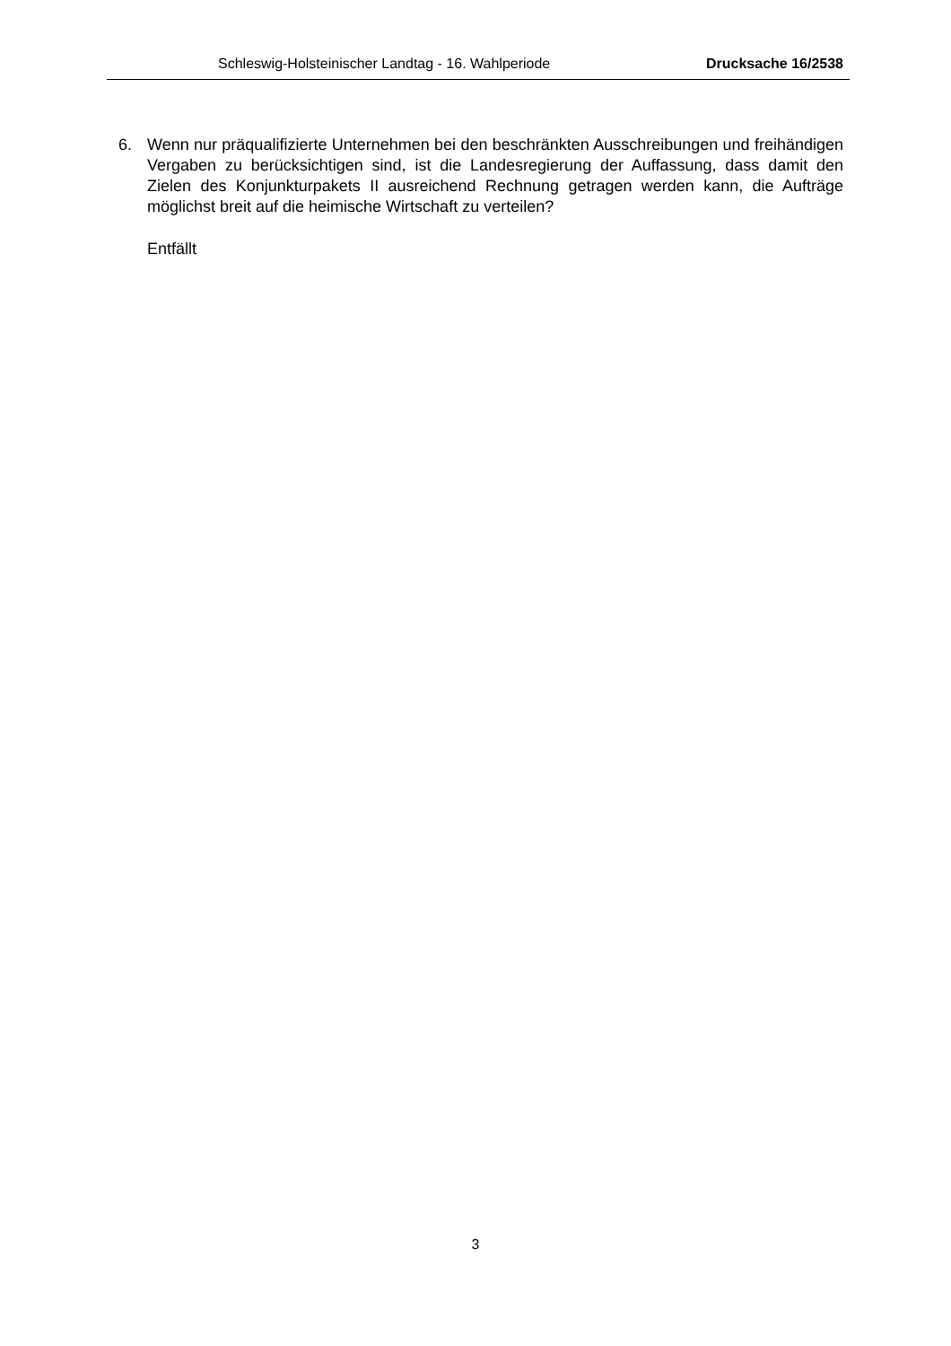Schleswig-Holsteinischer Landtag - 16. Wahlperiode Drucksache 16/2538
6. Wenn nur präqualifizierte Unternehmen bei den beschränkten Ausschreibungen und freihändigen Vergaben zu berücksichtigen sind, ist die Landesregierung der Auffassung, dass damit den Zielen des Konjunkturpakets II ausreichend Rechnung getragen werden kann, die Aufträge möglichst breit auf die heimische Wirtschaft zu verteilen?
Entfällt
3